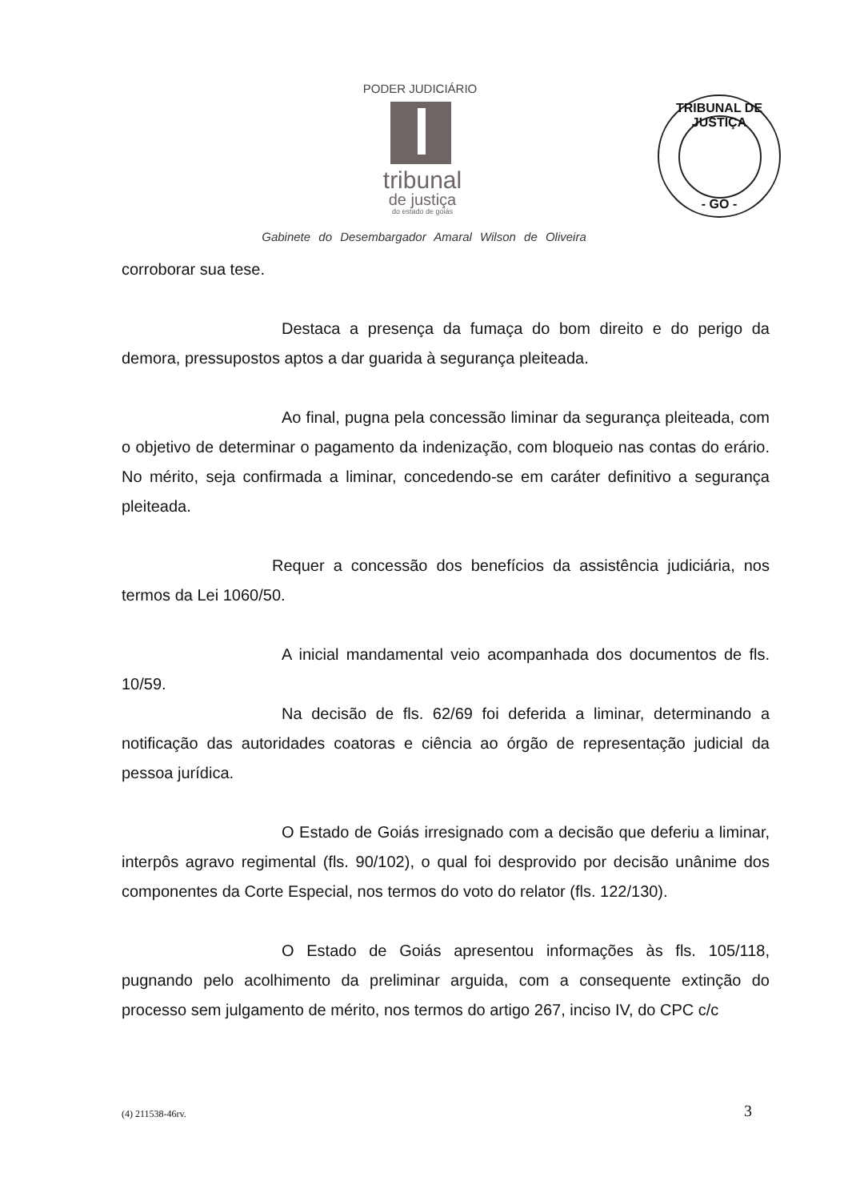PODER JUDICIÁRIO
tribunal
de justiça
do estado de goiás
Gabinete do Desembargador Amaral Wilson de Oliveira
TRIBUNAL DE JUSTIÇA
- GO -
corroborar sua tese.
Destaca a presença da fumaça do bom direito e do perigo da demora, pressupostos aptos a dar guarida à segurança pleiteada.
Ao final, pugna pela concessão liminar da segurança pleiteada, com o objetivo de determinar o pagamento da indenização, com bloqueio nas contas do erário. No mérito, seja confirmada a liminar, concedendo-se em caráter definitivo a segurança pleiteada.
Requer a concessão dos benefícios da assistência judiciária, nos termos da Lei 1060/50.
A inicial mandamental veio acompanhada dos documentos de fls. 10/59.
Na decisão de fls. 62/69 foi deferida a liminar, determinando a notificação das autoridades coatoras e ciência ao órgão de representação judicial da pessoa jurídica.
O Estado de Goiás irresignado com a decisão que deferiu a liminar, interpôs agravo regimental (fls. 90/102), o qual foi desprovido por decisão unânime dos componentes da Corte Especial, nos termos do voto do relator (fls. 122/130).
O Estado de Goiás apresentou informações às fls. 105/118, pugnando pelo acolhimento da preliminar arguida, com a consequente extinção do processo sem julgamento de mérito, nos termos do artigo 267, inciso IV, do CPC c/c
(4) 211538-46rv. 3